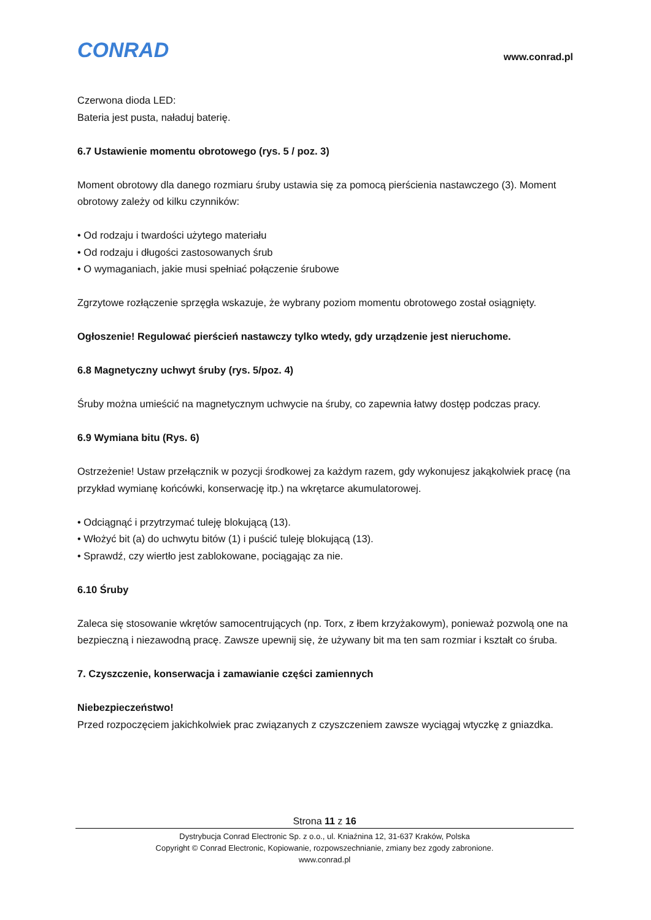CONRAD www.conrad.pl
Czerwona dioda LED:
Bateria jest pusta, naładuj baterię.
6.7 Ustawienie momentu obrotowego (rys. 5 / poz. 3)
Moment obrotowy dla danego rozmiaru śruby ustawia się za pomocą pierścienia nastawczego (3). Moment obrotowy zależy od kilku czynników:
• Od rodzaju i twardości użytego materiału
• Od rodzaju i długości zastosowanych śrub
• O wymaganiach, jakie musi spełniać połączenie śrubowe
Zgrzytowe rozłączenie sprzęgła wskazuje, że wybrany poziom momentu obrotowego został osiągnięty.
Ogłoszenie! Regulować pierścień nastawczy tylko wtedy, gdy urządzenie jest nieruchome.
6.8 Magnetyczny uchwyt śruby (rys. 5/poz. 4)
Śruby można umieścić na magnetycznym uchwycie na śruby, co zapewnia łatwy dostęp podczas pracy.
6.9 Wymiana bitu (Rys. 6)
Ostrzeżenie! Ustaw przełącznik w pozycji środkowej za każdym razem, gdy wykonujesz jakąkolwiek pracę (na przykład wymianę końcówki, konserwację itp.) na wkrętarce akumulatorowej.
• Odciągnąć i przytrzymać tuleję blokującą (13).
• Włożyć bit (a) do uchwytu bitów (1) i puścić tuleję blokującą (13).
• Sprawdź, czy wiertło jest zablokowane, pociągając za nie.
6.10 Śruby
Zaleca się stosowanie wkrętów samocentrujących (np. Torx, z łbem krzyżakowym), ponieważ pozwolą one na bezpieczną i niezawodną pracę. Zawsze upewnij się, że używany bit ma ten sam rozmiar i kształt co śruba.
7. Czyszczenie, konserwacja i zamawianie części zamiennych
Niebezpieczeństwo!
Przed rozpoczęciem jakichkolwiek prac związanych z czyszczeniem zawsze wyciągaj wtyczkę z gniazdka.
Strona 11 z 16
Dystrybucja Conrad Electronic Sp. z o.o., ul. Kniaźnina 12, 31-637 Kraków, Polska
Copyright © Conrad Electronic, Kopiowanie, rozpowszechnianie, zmiany bez zgody zabronione.
www.conrad.pl